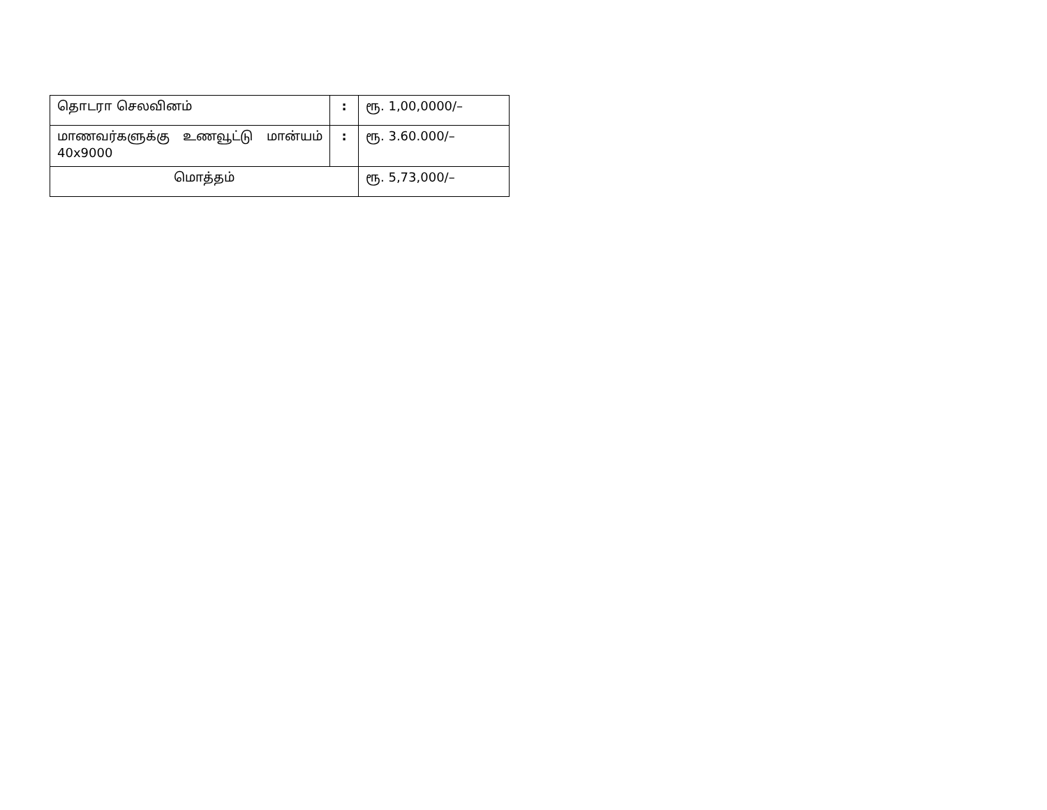| தொடரா செலவினம் | : | ரூ. 1,00,0000/– |
| மாணவர்களுக்கு உணவூட்டு மான்யம் 40x9000 | : | ரூ. 3.60.000/– |
| மொத்தம் | | ரூ. 5,73,000/– |